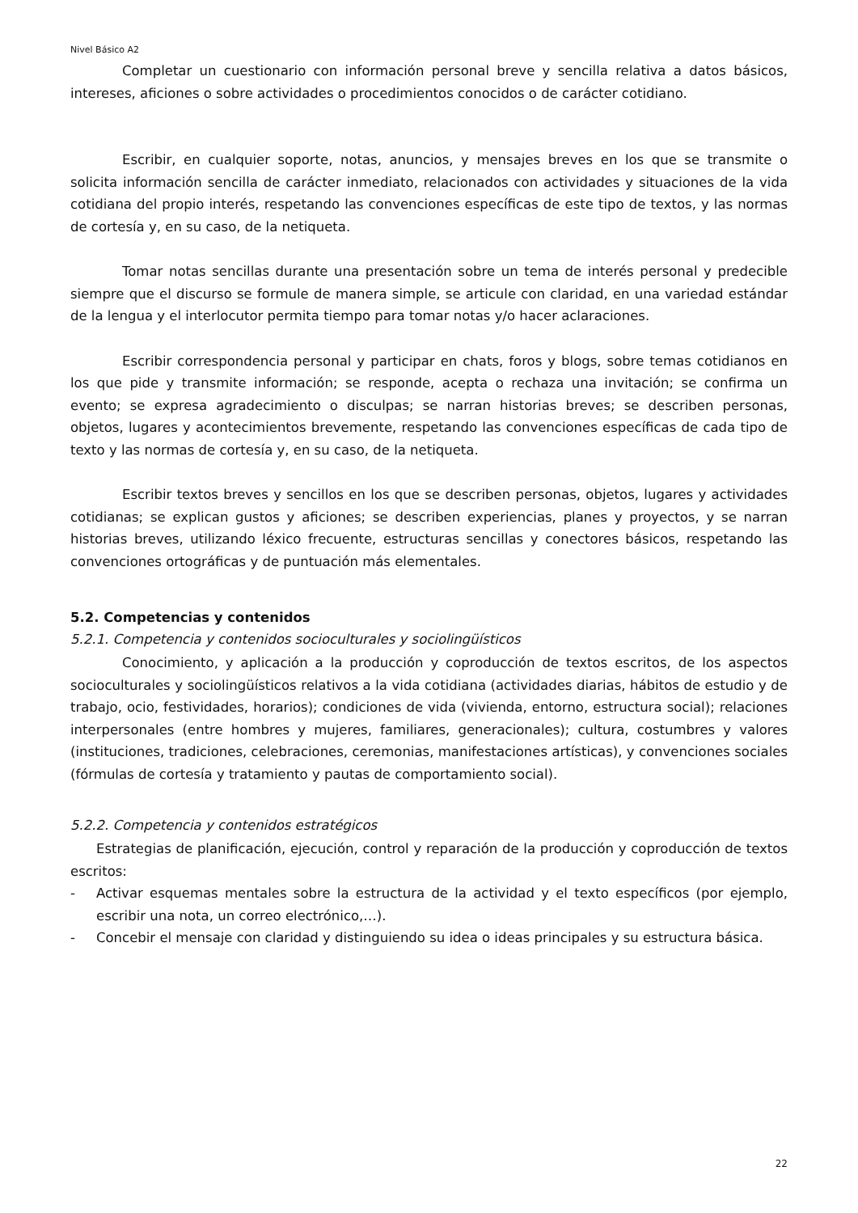Nivel Básico A2
Completar un cuestionario con información personal breve y sencilla relativa a datos básicos, intereses, aficiones o sobre actividades o procedimientos conocidos o de carácter cotidiano.
Escribir, en cualquier soporte, notas, anuncios, y mensajes breves en los que se transmite o solicita información sencilla de carácter inmediato, relacionados con actividades y situaciones de la vida cotidiana del propio interés, respetando las convenciones específicas de este tipo de textos, y las normas de cortesía y, en su caso, de la netiqueta.
Tomar notas sencillas durante una presentación sobre un tema de interés personal y predecible siempre que el discurso se formule de manera simple, se articule con claridad, en una variedad estándar de la lengua y el interlocutor permita tiempo para tomar notas y/o hacer aclaraciones.
Escribir correspondencia personal y participar en chats, foros y blogs, sobre temas cotidianos en los que pide y transmite información; se responde, acepta o rechaza una invitación; se confirma un evento; se expresa agradecimiento o disculpas; se narran historias breves; se describen personas, objetos, lugares y acontecimientos brevemente, respetando las convenciones específicas de cada tipo de texto y las normas de cortesía y, en su caso, de la netiqueta.
Escribir textos breves y sencillos en los que se describen personas, objetos, lugares y actividades cotidianas; se explican gustos y aficiones; se describen experiencias, planes y proyectos, y se narran historias breves, utilizando léxico frecuente, estructuras sencillas y conectores básicos, respetando las convenciones ortográficas y de puntuación más elementales.
5.2. Competencias y contenidos
5.2.1. Competencia y contenidos socioculturales y sociolingüísticos
Conocimiento, y aplicación a la producción y coproducción de textos escritos, de los aspectos socioculturales y sociolingüísticos relativos a la vida cotidiana (actividades diarias, hábitos de estudio y de trabajo, ocio, festividades, horarios); condiciones de vida (vivienda, entorno, estructura social); relaciones interpersonales (entre hombres y mujeres, familiares, generacionales); cultura, costumbres y valores (instituciones, tradiciones, celebraciones, ceremonias, manifestaciones artísticas), y convenciones sociales (fórmulas de cortesía y tratamiento y pautas de comportamiento social).
5.2.2. Competencia y contenidos estratégicos
Estrategias de planificación, ejecución, control y reparación de la producción y coproducción de textos escritos:
- Activar esquemas mentales sobre la estructura de la actividad y el texto específicos (por ejemplo, escribir una nota, un correo electrónico,…).
- Concebir el mensaje con claridad y distinguiendo su idea o ideas principales y su estructura básica.
22